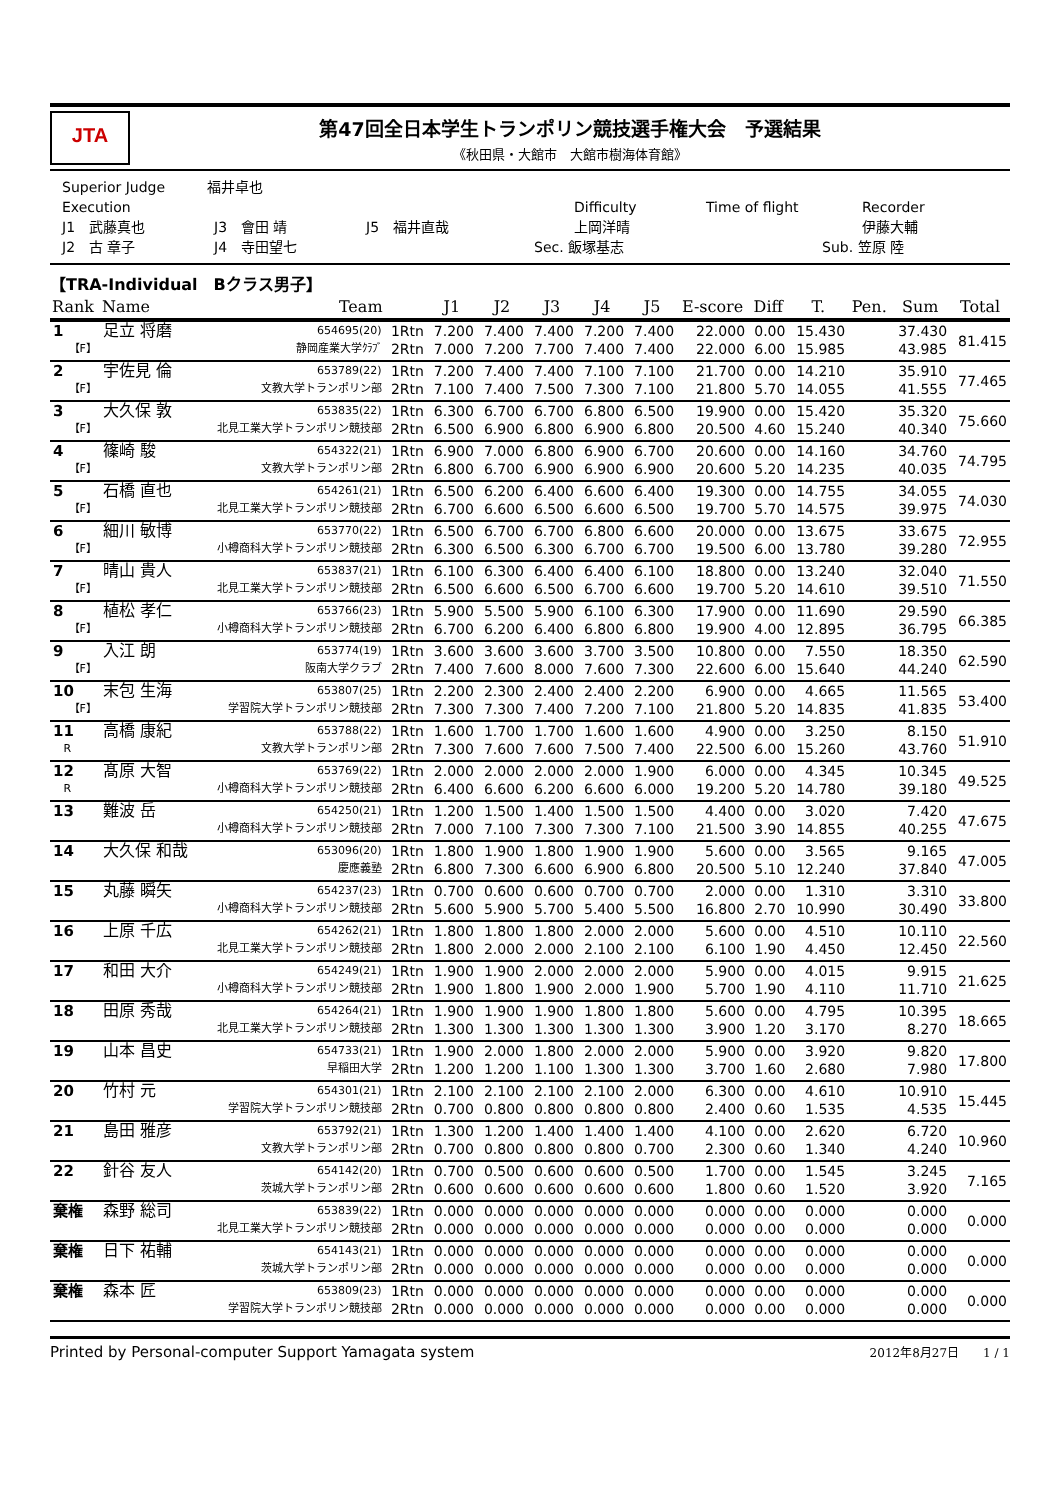JTA
第47回全日本学生トランポリン競技選手権大会　予選結果
《秋田県・大館市　大館市樹海体育館》
Superior Judge 福井卓也
Execution Difficulty Time of flight Recorder
J1　武藤真也 J3　會田 靖 J5　福井直哉 上岡洋晴 伊藤大輔
J2　古 章子 J4　寺田望七 Sec. 飯塚基志 Sub. 笠原 陸
【TRA-Individual　Bクラス男子】
| Rank | Name | Team | | J1 | J2 | J3 | J4 | J5 | E-score | Diff | T. | Pen. | Sum | Total |
| --- | --- | --- | --- | --- | --- | --- | --- | --- | --- | --- | --- | --- | --- | --- |
| 1 | 足立 将磨 | 654695(20) | 1Rtn | 7.200 | 7.400 | 7.400 | 7.200 | 7.400 | 22.000 | 0.00 | 15.430 | | 37.430 | 81.415 |
| 【F】 | | 静岡産業大学ｸﾗﾌﾞ | 2Rtn | 7.000 | 7.200 | 7.700 | 7.400 | 7.400 | 22.000 | 6.00 | 15.985 | | 43.985 | |
| 2 | 宇佐見 倫 | 653789(22) | 1Rtn | 7.200 | 7.400 | 7.400 | 7.100 | 7.100 | 21.700 | 0.00 | 14.210 | | 35.910 | 77.465 |
| 【F】 | | 文教大学トランポリン部 | 2Rtn | 7.100 | 7.400 | 7.500 | 7.300 | 7.100 | 21.800 | 5.70 | 14.055 | | 41.555 | |
| 3 | 大久保 敦 | 653835(22) | 1Rtn | 6.300 | 6.700 | 6.700 | 6.800 | 6.500 | 19.900 | 0.00 | 15.420 | | 35.320 | 75.660 |
| 【F】 | | 北見工業大学トランポリン競技部 | 2Rtn | 6.500 | 6.900 | 6.800 | 6.900 | 6.800 | 20.500 | 4.60 | 15.240 | | 40.340 | |
| 4 | 篠崎 駿 | 654322(21) | 1Rtn | 6.900 | 7.000 | 6.800 | 6.900 | 6.700 | 20.600 | 0.00 | 14.160 | | 34.760 | 74.795 |
| 【F】 | | 文教大学トランポリン部 | 2Rtn | 6.800 | 6.700 | 6.900 | 6.900 | 6.900 | 20.600 | 5.20 | 14.235 | | 40.035 | |
| 5 | 石橋 直也 | 654261(21) | 1Rtn | 6.500 | 6.200 | 6.400 | 6.600 | 6.400 | 19.300 | 0.00 | 14.755 | | 34.055 | 74.030 |
| 【F】 | | 北見工業大学トランポリン競技部 | 2Rtn | 6.700 | 6.600 | 6.500 | 6.600 | 6.500 | 19.700 | 5.70 | 14.575 | | 39.975 | |
| 6 | 細川 敏博 | 653770(22) | 1Rtn | 6.500 | 6.700 | 6.700 | 6.800 | 6.600 | 20.000 | 0.00 | 13.675 | | 33.675 | 72.955 |
| 【F】 | | 小樽商科大学トランポリン競技部 | 2Rtn | 6.300 | 6.500 | 6.300 | 6.700 | 6.700 | 19.500 | 6.00 | 13.780 | | 39.280 | |
| 7 | 晴山 貴人 | 653837(21) | 1Rtn | 6.100 | 6.300 | 6.400 | 6.400 | 6.100 | 18.800 | 0.00 | 13.240 | | 32.040 | 71.550 |
| 【F】 | | 北見工業大学トランポリン競技部 | 2Rtn | 6.500 | 6.600 | 6.500 | 6.700 | 6.600 | 19.700 | 5.20 | 14.610 | | 39.510 | |
| 8 | 植松 孝仁 | 653766(23) | 1Rtn | 5.900 | 5.500 | 5.900 | 6.100 | 6.300 | 17.900 | 0.00 | 11.690 | | 29.590 | 66.385 |
| 【F】 | | 小樽商科大学トランポリン競技部 | 2Rtn | 6.700 | 6.200 | 6.400 | 6.800 | 6.800 | 19.900 | 4.00 | 12.895 | | 36.795 | |
| 9 | 入江 朗 | 653774(19) | 1Rtn | 3.600 | 3.600 | 3.600 | 3.700 | 3.500 | 10.800 | 0.00 | 7.550 | | 18.350 | 62.590 |
| 【F】 | | 阪南大学クラブ | 2Rtn | 7.400 | 7.600 | 8.000 | 7.600 | 7.300 | 22.600 | 6.00 | 15.640 | | 44.240 | |
| 10 | 末包 生海 | 653807(25) | 1Rtn | 2.200 | 2.300 | 2.400 | 2.400 | 2.200 | 6.900 | 0.00 | 4.665 | | 11.565 | 53.400 |
| 【F】 | | 学習院大学トランポリン競技部 | 2Rtn | 7.300 | 7.300 | 7.400 | 7.200 | 7.100 | 21.800 | 5.20 | 14.835 | | 41.835 | |
| 11 | 高橋 康紀 | 653788(22) | 1Rtn | 1.600 | 1.700 | 1.700 | 1.600 | 1.600 | 4.900 | 0.00 | 3.250 | | 8.150 | 51.910 |
| R | | 文教大学トランポリン部 | 2Rtn | 7.300 | 7.600 | 7.600 | 7.500 | 7.400 | 22.500 | 6.00 | 15.260 | | 43.760 | |
| 12 | 髙原 大智 | 653769(22) | 1Rtn | 2.000 | 2.000 | 2.000 | 2.000 | 1.900 | 6.000 | 0.00 | 4.345 | | 10.345 | 49.525 |
| R | | 小樽商科大学トランポリン競技部 | 2Rtn | 6.400 | 6.600 | 6.200 | 6.600 | 6.000 | 19.200 | 5.20 | 14.780 | | 39.180 | |
| 13 | 難波 岳 | 654250(21) | 1Rtn | 1.200 | 1.500 | 1.400 | 1.500 | 1.500 | 4.400 | 0.00 | 3.020 | | 7.420 | 47.675 |
| | | 小樽商科大学トランポリン競技部 | 2Rtn | 7.000 | 7.100 | 7.300 | 7.300 | 7.100 | 21.500 | 3.90 | 14.855 | | 40.255 | |
| 14 | 大久保 和哉 | 653096(20) | 1Rtn | 1.800 | 1.900 | 1.800 | 1.900 | 1.900 | 5.600 | 0.00 | 3.565 | | 9.165 | 47.005 |
| | | 慶應義塾 | 2Rtn | 6.800 | 7.300 | 6.600 | 6.900 | 6.800 | 20.500 | 5.10 | 12.240 | | 37.840 | |
| 15 | 丸藤 瞬矢 | 654237(23) | 1Rtn | 0.700 | 0.600 | 0.600 | 0.700 | 0.700 | 2.000 | 0.00 | 1.310 | | 3.310 | 33.800 |
| | | 小樽商科大学トランポリン競技部 | 2Rtn | 5.600 | 5.900 | 5.700 | 5.400 | 5.500 | 16.800 | 2.70 | 10.990 | | 30.490 | |
| 16 | 上原 千広 | 654262(21) | 1Rtn | 1.800 | 1.800 | 1.800 | 2.000 | 2.000 | 5.600 | 0.00 | 4.510 | | 10.110 | 22.560 |
| | | 北見工業大学トランポリン競技部 | 2Rtn | 1.800 | 2.000 | 2.000 | 2.100 | 2.100 | 6.100 | 1.90 | 4.450 | | 12.450 | |
| 17 | 和田 大介 | 654249(21) | 1Rtn | 1.900 | 1.900 | 2.000 | 2.000 | 2.000 | 5.900 | 0.00 | 4.015 | | 9.915 | 21.625 |
| | | 小樽商科大学トランポリン競技部 | 2Rtn | 1.900 | 1.800 | 1.900 | 2.000 | 1.900 | 5.700 | 1.90 | 4.110 | | 11.710 | |
| 18 | 田原 秀哉 | 654264(21) | 1Rtn | 1.900 | 1.900 | 1.900 | 1.800 | 1.800 | 5.600 | 0.00 | 4.795 | | 10.395 | 18.665 |
| | | 北見工業大学トランポリン競技部 | 2Rtn | 1.300 | 1.300 | 1.300 | 1.300 | 1.300 | 3.900 | 1.20 | 3.170 | | 8.270 | |
| 19 | 山本 昌史 | 654733(21) | 1Rtn | 1.900 | 2.000 | 1.800 | 2.000 | 2.000 | 5.900 | 0.00 | 3.920 | | 9.820 | 17.800 |
| | | 早稲田大学 | 2Rtn | 1.200 | 1.200 | 1.100 | 1.300 | 1.300 | 3.700 | 1.60 | 2.680 | | 7.980 | |
| 20 | 竹村 元 | 654301(21) | 1Rtn | 2.100 | 2.100 | 2.100 | 2.100 | 2.000 | 6.300 | 0.00 | 4.610 | | 10.910 | 15.445 |
| | | 学習院大学トランポリン競技部 | 2Rtn | 0.700 | 0.800 | 0.800 | 0.800 | 0.800 | 2.400 | 0.60 | 1.535 | | 4.535 | |
| 21 | 島田 雅彦 | 653792(21) | 1Rtn | 1.300 | 1.200 | 1.400 | 1.400 | 1.400 | 4.100 | 0.00 | 2.620 | | 6.720 | 10.960 |
| | | 文教大学トランポリン部 | 2Rtn | 0.700 | 0.800 | 0.800 | 0.800 | 0.700 | 2.300 | 0.60 | 1.340 | | 4.240 | |
| 22 | 針谷 友人 | 654142(20) | 1Rtn | 0.700 | 0.500 | 0.600 | 0.600 | 0.500 | 1.700 | 0.00 | 1.545 | | 3.245 | 7.165 |
| | | 茨城大学トランポリン部 | 2Rtn | 0.600 | 0.600 | 0.600 | 0.600 | 0.600 | 1.800 | 0.60 | 1.520 | | 3.920 | |
| 棄権 | 森野 総司 | 653839(22) | 1Rtn | 0.000 | 0.000 | 0.000 | 0.000 | 0.000 | 0.000 | 0.00 | 0.000 | | 0.000 | 0.000 |
| | | 北見工業大学トランポリン競技部 | 2Rtn | 0.000 | 0.000 | 0.000 | 0.000 | 0.000 | 0.000 | 0.00 | 0.000 | | 0.000 | |
| 棄権 | 日下 祐輔 | 654143(21) | 1Rtn | 0.000 | 0.000 | 0.000 | 0.000 | 0.000 | 0.000 | 0.00 | 0.000 | | 0.000 | 0.000 |
| | | 茨城大学トランポリン部 | 2Rtn | 0.000 | 0.000 | 0.000 | 0.000 | 0.000 | 0.000 | 0.00 | 0.000 | | 0.000 | |
| 棄権 | 森本 匠 | 653809(23) | 1Rtn | 0.000 | 0.000 | 0.000 | 0.000 | 0.000 | 0.000 | 0.00 | 0.000 | | 0.000 | 0.000 |
| | | 学習院大学トランポリン競技部 | 2Rtn | 0.000 | 0.000 | 0.000 | 0.000 | 0.000 | 0.000 | 0.00 | 0.000 | | 0.000 | |
Printed by Personal-computer Support Yamagata system 2012年8月27日　　1 / 1